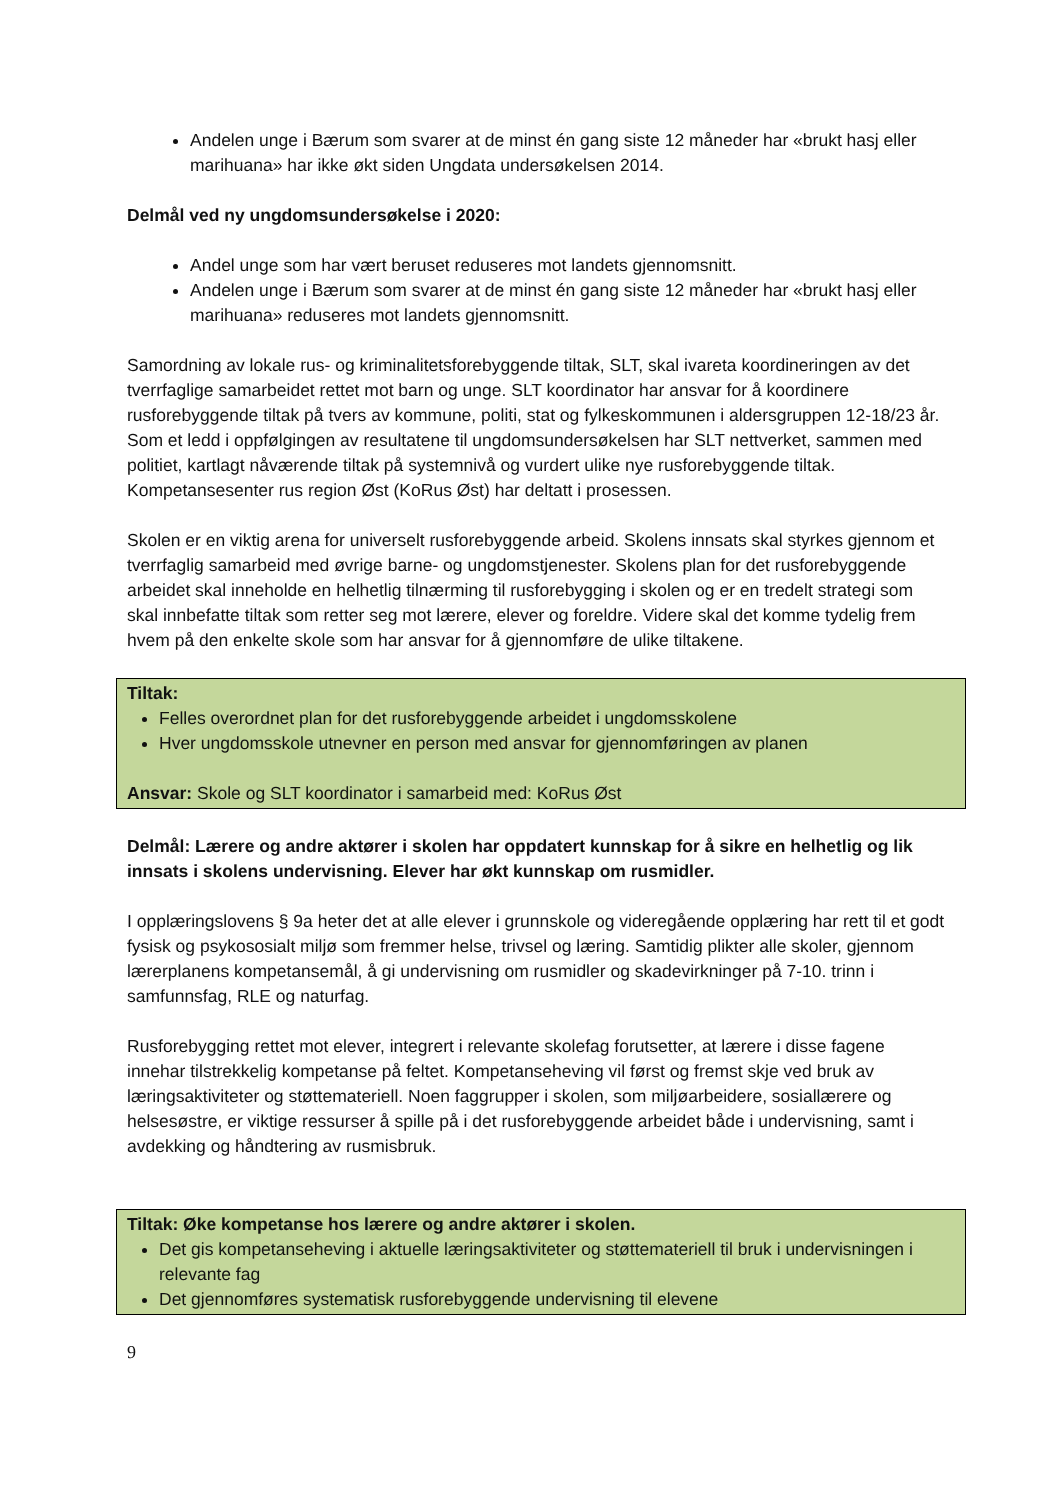Andelen unge i Bærum som svarer at de minst én gang siste 12 måneder har «brukt hasj eller marihuana» har ikke økt siden Ungdata undersøkelsen 2014.
Delmål ved ny ungdomsundersøkelse i 2020:
Andel unge som har vært beruset reduseres mot landets gjennomsnitt.
Andelen unge i Bærum som svarer at de minst én gang siste 12 måneder har «brukt hasj eller marihuana» reduseres mot landets gjennomsnitt.
Samordning av lokale rus- og kriminalitetsforebyggende tiltak, SLT, skal ivareta koordineringen av det tverrfaglige samarbeidet rettet mot barn og unge. SLT koordinator har ansvar for å koordinere rusforebyggende tiltak på tvers av kommune, politi, stat og fylkeskommunen i aldersgruppen 12-18/23 år. Som et ledd i oppfølgingen av resultatene til ungdomsundersøkelsen har SLT nettverket, sammen med politiet, kartlagt nåværende tiltak på systemnivå og vurdert ulike nye rusforebyggende tiltak. Kompetansesenter rus region Øst (KoRus Øst) har deltatt i prosessen.
Skolen er en viktig arena for universelt rusforebyggende arbeid. Skolens innsats skal styrkes gjennom et tverrfaglig samarbeid med øvrige barne- og ungdomstjenester. Skolens plan for det rusforebyggende arbeidet skal inneholde en helhetlig tilnærming til rusforebygging i skolen og er en tredelt strategi som skal innbefatte tiltak som retter seg mot lærere, elever og foreldre. Videre skal det komme tydelig frem hvem på den enkelte skole som har ansvar for å gjennomføre de ulike tiltakene.
Tiltak:
Felles overordnet plan for det rusforebyggende arbeidet i ungdomsskolene
Hver ungdomsskole utnevner en person med ansvar for gjennomføringen av planen
Ansvar: Skole og SLT koordinator i samarbeid med: KoRus Øst
Delmål: Lærere og andre aktører i skolen har oppdatert kunnskap for å sikre en helhetlig og lik innsats i skolens undervisning. Elever har økt kunnskap om rusmidler.
I opplæringslovens § 9a heter det at alle elever i grunnskole og videregående opplæring har rett til et godt fysisk og psykososialt miljø som fremmer helse, trivsel og læring. Samtidig plikter alle skoler, gjennom lærerplanens kompetansemål, å gi undervisning om rusmidler og skadevirkninger på 7-10. trinn i samfunnsfag, RLE og naturfag.
Rusforebygging rettet mot elever, integrert i relevante skolefag forutsetter, at lærere i disse fagene innehar tilstrekkelig kompetanse på feltet. Kompetanseheving vil først og fremst skje ved bruk av læringsaktiviteter og støttemateriell. Noen faggrupper i skolen, som miljøarbeidere, sosiallærere og helsesøstre, er viktige ressurser å spille på i det rusforebyggende arbeidet både i undervisning, samt i avdekking og håndtering av rusmisbruk.
Tiltak: Øke kompetanse hos lærere og andre aktører i skolen.
Det gis kompetanseheving i aktuelle læringsaktiviteter og støttemateriell til bruk i undervisningen i relevante fag
Det gjennomføres systematisk rusforebyggende undervisning til elevene
9